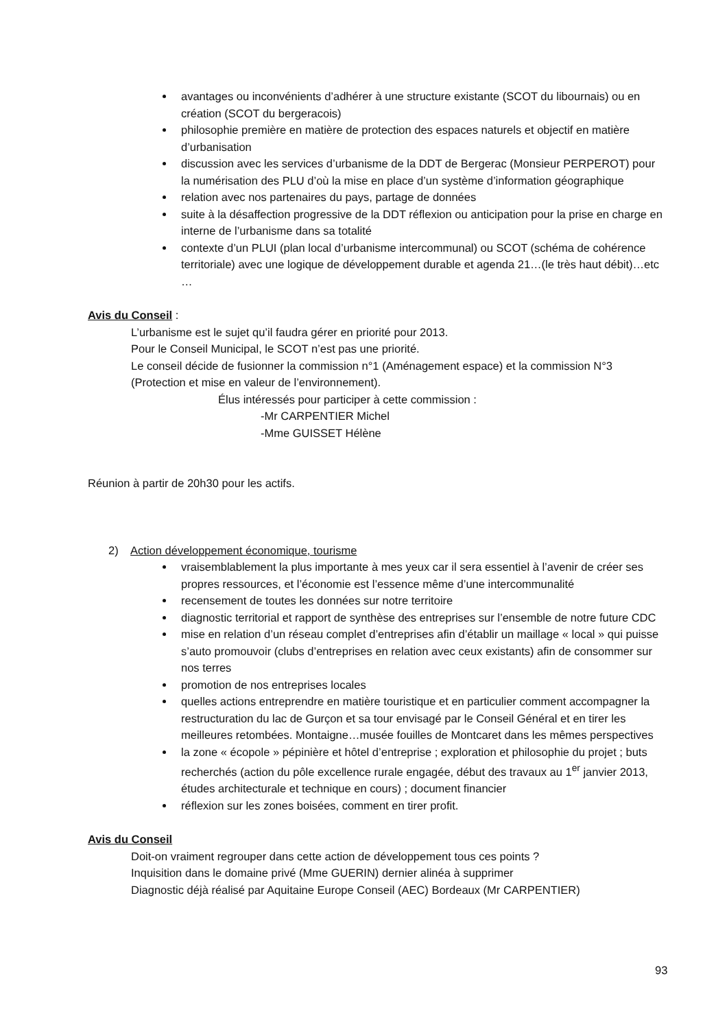avantages ou inconvénients d’adhérer à une structure existante (SCOT du libournais) ou en création (SCOT du bergeracois)
philosophie première en matière de protection des espaces naturels et objectif en matière d’urbanisation
discussion avec les services d’urbanisme de la DDT de Bergerac (Monsieur PERPEROT) pour la numérisation des PLU d’où la mise en place d’un système d’information géographique
relation avec nos partenaires du pays, partage de données
suite à la désaffection progressive de la DDT réflexion ou anticipation pour la prise en charge en interne de l’urbanisme dans sa totalité
contexte d’un PLUI (plan local d’urbanisme intercommunal) ou SCOT (schéma de cohérence territoriale) avec une logique de développement durable et agenda 21…(le très haut débit)…etc …
Avis du Conseil :
L’urbanisme est le sujet qu’il faudra gérer en priorité pour 2013.
Pour le Conseil Municipal, le SCOT n’est pas une priorité.
Le conseil décide de fusionner la commission n°1 (Aménagement espace) et la commission N°3 (Protection et mise en valeur de l’environnement).
Élus intéressés pour participer à cette commission :
-Mr CARPENTIER Michel
-Mme GUISSET Hélène
Réunion à partir de 20h30 pour les actifs.
2) Action développement économique, tourisme
vraisemblablement la plus importante à mes yeux car il sera essentiel à l’avenir de créer ses propres ressources, et l’économie est l’essence même d’une intercommunalité
recensement de toutes les données sur notre territoire
diagnostic territorial et rapport de synthèse des entreprises sur l’ensemble de notre future CDC
mise en relation d’un réseau complet d’entreprises afin d’établir un maillage « local » qui puisse s’auto promouvoir (clubs d’entreprises en relation avec ceux existants) afin de consommer sur nos terres
promotion de nos entreprises locales
quelles actions entreprendre en matière touristique et en particulier comment accompagner la restructuration du lac de Gurçon et sa tour envisagé par le Conseil Général et en tirer les meilleures retombées. Montaigne…musée fouilles de Montcaret dans les mêmes perspectives
la zone « écopole » pépinière et hôtel d’entreprise ; exploration et philosophie du projet ; buts recherchés (action du pôle excellence rurale engagée, début des travaux au 1<sup>er</sup> janvier 2013, études architecturale et technique en cours) ; document financier
réflexion sur les zones boisées, comment en tirer profit.
Avis du Conseil
Doit-on vraiment regrouper dans cette action de développement tous ces points ?
Inquisition dans le domaine privé (Mme GUERIN) dernier alinéa à supprimer
Diagnostic déjà réalisé par Aquitaine Europe Conseil (AEC) Bordeaux (Mr CARPENTIER)
93